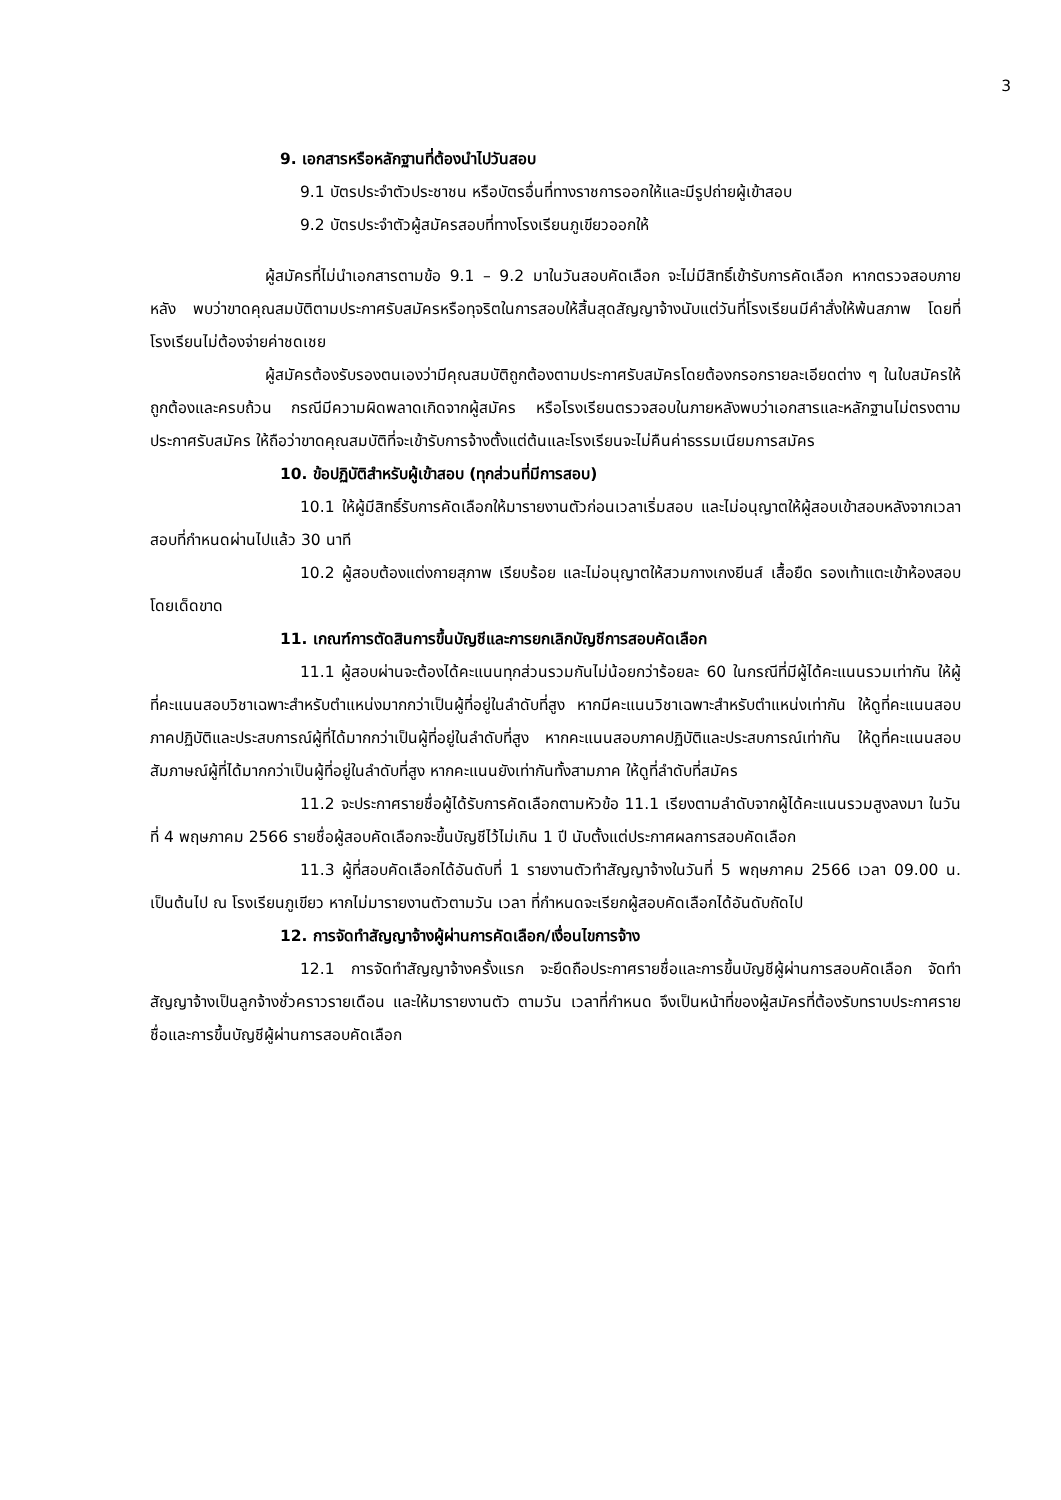3
9. เอกสารหรือหลักฐานที่ต้องนำไปวันสอบ
9.1 บัตรประจำตัวประชาชน หรือบัตรอื่นที่ทางราชการออกให้และมีรูปถ่ายผู้เข้าสอบ
9.2 บัตรประจำตัวผู้สมัครสอบที่ทางโรงเรียนภูเขียวออกให้
ผู้สมัครที่ไม่นำเอกสารตามข้อ 9.1 – 9.2 มาในวันสอบคัดเลือก จะไม่มีสิทธิ์เข้ารับการคัดเลือก หากตรวจสอบภายหลัง พบว่าขาดคุณสมบัติตามประกาศรับสมัครหรือทุจริตในการสอบให้สิ้นสุดสัญญาจ้างนับแต่วันที่โรงเรียนมีคำสั่งให้พ้นสภาพ โดยที่โรงเรียนไม่ต้องจ่ายค่าชดเชย
ผู้สมัครต้องรับรองตนเองว่ามีคุณสมบัติถูกต้องตามประกาศรับสมัครโดยต้องกรอกรายละเอียดต่าง ๆ ในใบสมัครให้ถูกต้องและครบถ้วน กรณีมีความผิดพลาดเกิดจากผู้สมัคร หรือโรงเรียนตรวจสอบในภายหลังพบว่าเอกสารและหลักฐานไม่ตรงตามประกาศรับสมัคร ให้ถือว่าขาดคุณสมบัติที่จะเข้ารับการจ้างตั้งแต่ต้นและโรงเรียนจะไม่คืนค่าธรรมเนียมการสมัคร
10. ข้อปฏิบัติสำหรับผู้เข้าสอบ (ทุกส่วนที่มีการสอบ)
10.1 ให้ผู้มีสิทธิ์รับการคัดเลือกให้มารายงานตัวก่อนเวลาเริ่มสอบ และไม่อนุญาตให้ผู้สอบเข้าสอบหลังจากเวลาสอบที่กำหนดผ่านไปแล้ว 30 นาที
10.2 ผู้สอบต้องแต่งกายสุภาพ เรียบร้อย และไม่อนุญาตให้สวมกางเกงยีนส์ เสื้อยืด รองเท้าแตะเข้าห้องสอบโดยเด็ดขาด
11. เกณฑ์การตัดสินการขึ้นบัญชีและการยกเลิกบัญชีการสอบคัดเลือก
11.1 ผู้สอบผ่านจะต้องได้คะแนนทุกส่วนรวมกันไม่น้อยกว่าร้อยละ 60 ในกรณีที่มีผู้ได้คะแนนรวมเท่ากัน ให้ผู้ที่คะแนนสอบวิชาเฉพาะสำหรับตำแหน่งมากกว่าเป็นผู้ที่อยู่ในลำดับที่สูง หากมีคะแนนวิชาเฉพาะสำหรับตำแหน่งเท่ากัน ให้ดูที่คะแนนสอบภาคปฏิบัติและประสบการณ์ผู้ที่ได้มากกว่าเป็นผู้ที่อยู่ในลำดับที่สูง หากคะแนนสอบภาคปฏิบัติและประสบการณ์เท่ากัน ให้ดูที่คะแนนสอบสัมภาษณ์ผู้ที่ได้มากกว่าเป็นผู้ที่อยู่ในลำดับที่สูง หากคะแนนยังเท่ากันทั้งสามภาค ให้ดูที่ลำดับที่สมัคร
11.2 จะประกาศรายชื่อผู้ได้รับการคัดเลือกตามหัวข้อ 11.1 เรียงตามลำดับจากผู้ได้คะแนนรวมสูงลงมา ในวันที่ 4 พฤษภาคม 2566 รายชื่อผู้สอบคัดเลือกจะขึ้นบัญชีไว้ไม่เกิน 1 ปี นับตั้งแต่ประกาศผลการสอบคัดเลือก
11.3 ผู้ที่สอบคัดเลือกได้อันดับที่ 1 รายงานตัวทำสัญญาจ้างในวันที่ 5 พฤษภาคม 2566 เวลา 09.00 น. เป็นต้นไป ณ โรงเรียนภูเขียว หากไม่มารายงานตัวตามวัน เวลา ที่กำหนดจะเรียกผู้สอบคัดเลือกได้อันดับถัดไป
12. การจัดทำสัญญาจ้างผู้ผ่านการคัดเลือก/เงื่อนไขการจ้าง
12.1 การจัดทำสัญญาจ้างครั้งแรก จะยึดถือประกาศรายชื่อและการขึ้นบัญชีผู้ผ่านการสอบคัดเลือก จัดทำสัญญาจ้างเป็นลูกจ้างชั่วคราวรายเดือน และให้มารายงานตัว ตามวัน เวลาที่กำหนด จึงเป็นหน้าที่ของผู้สมัครที่ต้องรับทราบประกาศรายชื่อและการขึ้นบัญชีผู้ผ่านการสอบคัดเลือก